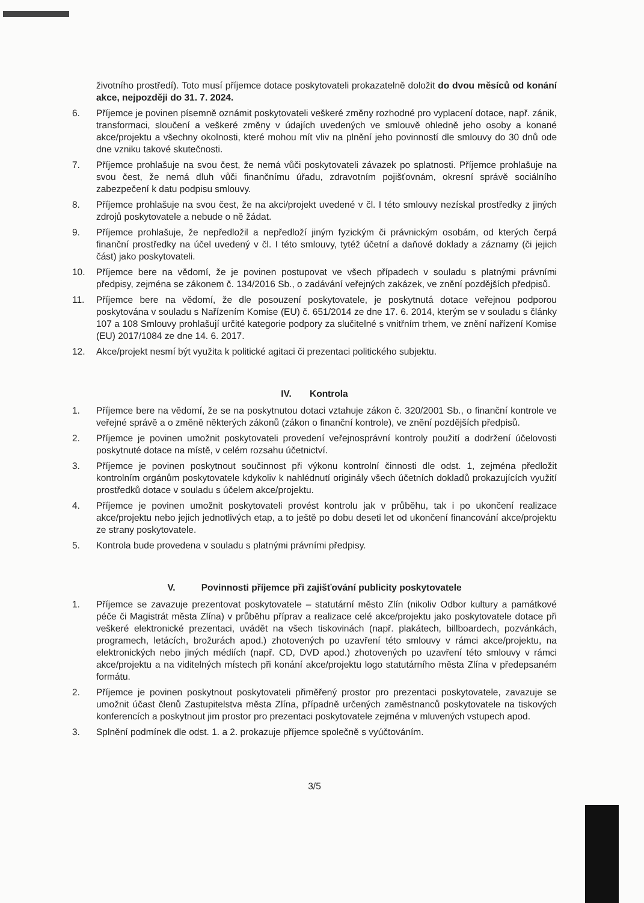životního prostředí). Toto musí příjemce dotace poskytovateli prokazatelně doložit do dvou měsíců od konání akce, nejpozději do 31. 7. 2024.
6. Příjemce je povinen písemně oznámit poskytovateli veškeré změny rozhodné pro vyplacení dotace, např. zánik, transformaci, sloučení a veškeré změny v údajích uvedených ve smlouvě ohledně jeho osoby a konané akce/projektu a všechny okolnosti, které mohou mít vliv na plnění jeho povinností dle smlouvy do 30 dnů ode dne vzniku takové skutečnosti.
7. Příjemce prohlašuje na svou čest, že nemá vůči poskytovateli závazek po splatnosti. Příjemce prohlašuje na svou čest, že nemá dluh vůči finančnímu úřadu, zdravotním pojišťovnám, okresní správě sociálního zabezpečení k datu podpisu smlouvy.
8. Příjemce prohlašuje na svou čest, že na akci/projekt uvedené v čl. I této smlouvy nezískal prostředky z jiných zdrojů poskytovatele a nebude o ně žádat.
9. Příjemce prohlašuje, že nepředložil a nepředloží jiným fyzickým či právnickým osobám, od kterých čerpá finanční prostředky na účel uvedený v čl. I této smlouvy, tytéž účetní a daňové doklady a záznamy (či jejich část) jako poskytovateli.
10. Příjemce bere na vědomí, že je povinen postupovat ve všech případech v souladu s platnými právními předpisy, zejména se zákonem č. 134/2016 Sb., o zadávání veřejných zakázek, ve znění pozdějších předpisů.
11. Příjemce bere na vědomí, že dle posouzení poskytovatele, je poskytnutá dotace veřejnou podporou poskytována v souladu s Nařízením Komise (EU) č. 651/2014 ze dne 17. 6. 2014, kterým se v souladu s články 107 a 108 Smlouvy prohlašují určité kategorie podpory za slučitelné s vnitřním trhem, ve znění nařízení Komise (EU) 2017/1084 ze dne 14. 6. 2017.
12. Akce/projekt nesmí být využita k politické agitaci či prezentaci politického subjektu.
IV. Kontrola
1. Příjemce bere na vědomí, že se na poskytnutou dotaci vztahuje zákon č. 320/2001 Sb., o finanční kontrole ve veřejné správě a o změně některých zákonů (zákon o finanční kontrole), ve znění pozdějších předpisů.
2. Příjemce je povinen umožnit poskytovateli provedení veřejnosprávní kontroly použití a dodržení účelovosti poskytnuté dotace na místě, v celém rozsahu účetnictví.
3. Příjemce je povinen poskytnout součinnost při výkonu kontrolní činnosti dle odst. 1, zejména předložit kontrolním orgánům poskytovatele kdykoliv k nahlédnutí originály všech účetních dokladů prokazujících využití prostředků dotace v souladu s účelem akce/projektu.
4. Příjemce je povinen umožnit poskytovateli provést kontrolu jak v průběhu, tak i po ukončení realizace akce/projektu nebo jejich jednotlivých etap, a to ještě po dobu deseti let od ukončení financování akce/projektu ze strany poskytovatele.
5. Kontrola bude provedena v souladu s platnými právními předpisy.
V. Povinnosti příjemce při zajišťování publicity poskytovatele
1. Příjemce se zavazuje prezentovat poskytovatele – statutární město Zlín (nikoliv Odbor kultury a památkové péče či Magistrát města Zlína) v průběhu příprav a realizace celé akce/projektu jako poskytovatele dotace při veškeré elektronické prezentaci, uvádět na všech tiskovinách (např. plakátech, billboardech, pozvánkách, programech, letácích, brožurách apod.) zhotovených po uzavření této smlouvy v rámci akce/projektu, na elektronických nebo jiných médiích (např. CD, DVD apod.) zhotovených po uzavření této smlouvy v rámci akce/projektu a na viditelných místech při konání akce/projektu logo statutárního města Zlína v předepsaném formátu.
2. Příjemce je povinen poskytnout poskytovateli přiměřený prostor pro prezentaci poskytovatele, zavazuje se umožnit účast členů Zastupitelstva města Zlína, případně určených zaměstnanců poskytovatele na tiskových konferencích a poskytnout jim prostor pro prezentaci poskytovatele zejména v mluvených vstupech apod.
3. Splnění podmínek dle odst. 1. a 2. prokazuje příjemce společně s vyúčtováním.
3/5